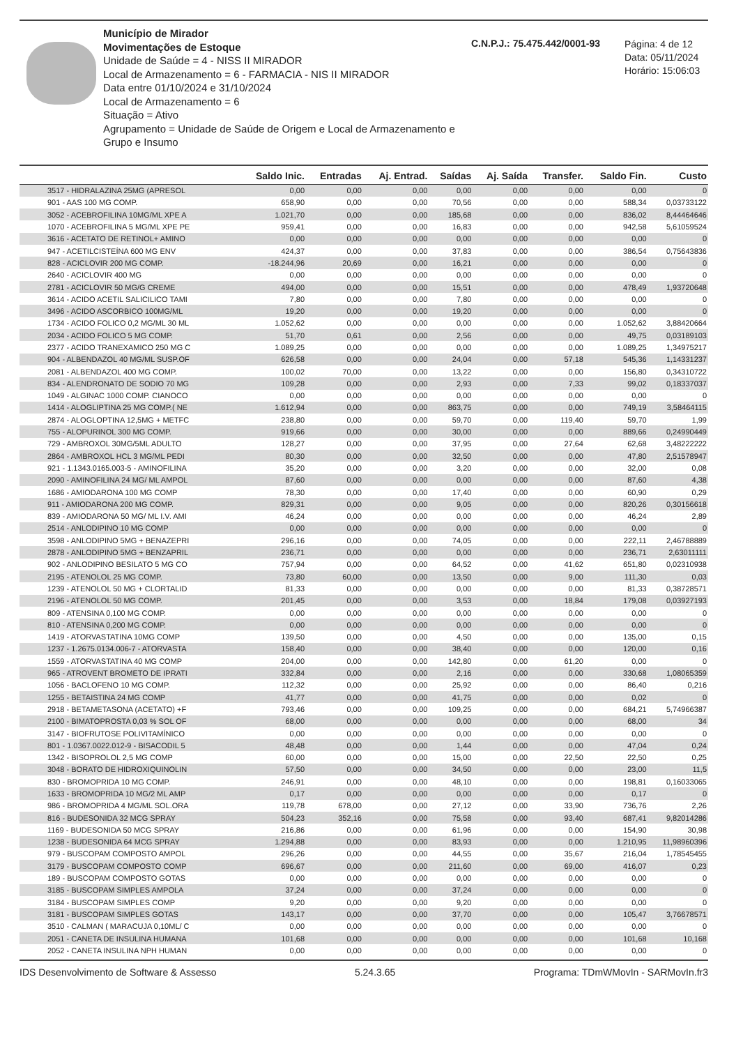Município de Mirador
Movimentações de Estoque
Unidade de Saúde = 4 - NISS II MIRADOR
Local de Armazenamento = 6 - FARMACIA - NIS II MIRADOR
Data entre 01/10/2024 e 31/10/2024
Local de Armazenamento = 6
Situação = Ativo
Agrupamento = Unidade de Saúde de Origem e Local de Armazenamento e Grupo e Insumo
C.N.P.J.: 75.475.442/0001-93
Página: 4 de 12
Data: 05/11/2024
Horário: 15:06:03
| | Saldo Inic. | Entradas | Aj. Entrad. | Saídas | Aj. Saída | Transfer. | Saldo Fin. | Custo |
| --- | --- | --- | --- | --- | --- | --- | --- | --- |
| 3517 - HIDRALAZINA 25MG (APRESOL | 0,00 | 0,00 | 0,00 | 0,00 | 0,00 | 0,00 | 0,00 | 0 |
| 901 - AAS 100 MG COMP. | 658,90 | 0,00 | 0,00 | 70,56 | 0,00 | 0,00 | 588,34 | 0,03733122 |
| 3052 - ACEBROFILINA 10MG/ML XPE A | 1.021,70 | 0,00 | 0,00 | 185,68 | 0,00 | 0,00 | 836,02 | 8,44464646 |
| 1070 - ACEBROFILINA 5 MG/ML XPE PE | 959,41 | 0,00 | 0,00 | 16,83 | 0,00 | 0,00 | 942,58 | 5,61059524 |
| 3616 - ACETATO DE RETINOL+ AMINO | 0,00 | 0,00 | 0,00 | 0,00 | 0,00 | 0,00 | 0,00 | 0 |
| 947 - ACETILCISTEÍNA 600 MG ENV | 424,37 | 0,00 | 0,00 | 37,83 | 0,00 | 0,00 | 386,54 | 0,75643836 |
| 828 - ACICLOVIR 200 MG COMP. | -18.244,96 | 20,69 | 0,00 | 16,21 | 0,00 | 0,00 | 0,00 | 0 |
| 2640 - ACICLOVIR 400 MG | 0,00 | 0,00 | 0,00 | 0,00 | 0,00 | 0,00 | 0,00 | 0 |
| 2781 - ACICLOVIR 50 MG/G CREME | 494,00 | 0,00 | 0,00 | 15,51 | 0,00 | 0,00 | 478,49 | 1,93720648 |
| 3614 - ACIDO ACETIL SALICILICO TAMI | 7,80 | 0,00 | 0,00 | 7,80 | 0,00 | 0,00 | 0,00 | 0 |
| 3496 - ACIDO ASCORBICO 100MG/ML | 19,20 | 0,00 | 0,00 | 19,20 | 0,00 | 0,00 | 0,00 | 0 |
| 1734 - ACIDO FOLICO 0,2 MG/ML 30 ML | 1.052,62 | 0,00 | 0,00 | 0,00 | 0,00 | 0,00 | 1.052,62 | 3,88420664 |
| 2034 - ACIDO FOLICO 5 MG COMP. | 51,70 | 0,61 | 0,00 | 2,56 | 0,00 | 0,00 | 49,75 | 0,03189103 |
| 2377 - ACIDO TRANEXAMICO 250 MG C | 1.089,25 | 0,00 | 0,00 | 0,00 | 0,00 | 0,00 | 1.089,25 | 1,34975217 |
| 904 - ALBENDAZOL 40 MG/ML SUSP.OF | 626,58 | 0,00 | 0,00 | 24,04 | 0,00 | 57,18 | 545,36 | 1,14331237 |
| 2081 - ALBENDAZOL 400 MG COMP. | 100,02 | 70,00 | 0,00 | 13,22 | 0,00 | 0,00 | 156,80 | 0,34310722 |
| 834 - ALENDRONATO DE SODIO 70 MG | 109,28 | 0,00 | 0,00 | 2,93 | 0,00 | 7,33 | 99,02 | 0,18337037 |
| 1049 - ALGINAC 1000 COMP. CIANOCO | 0,00 | 0,00 | 0,00 | 0,00 | 0,00 | 0,00 | 0,00 | 0 |
| 1414 - ALOGLIPTINA 25 MG COMP.( NE | 1.612,94 | 0,00 | 0,00 | 863,75 | 0,00 | 0,00 | 749,19 | 3,58464115 |
| 2874 - ALOGLOPTINA 12,5MG + METFC | 238,80 | 0,00 | 0,00 | 59,70 | 0,00 | 119,40 | 59,70 | 1,99 |
| 755 - ALOPURINOL 300 MG COMP. | 919,66 | 0,00 | 0,00 | 30,00 | 0,00 | 0,00 | 889,66 | 0,24990449 |
| 729 - AMBROXOL 30MG/5ML ADULTO | 128,27 | 0,00 | 0,00 | 37,95 | 0,00 | 27,64 | 62,68 | 3,48222222 |
| 2864 - AMBROXOL HCL 3 MG/ML PEDI | 80,30 | 0,00 | 0,00 | 32,50 | 0,00 | 0,00 | 47,80 | 2,51578947 |
| 921 - 1.1343.0165.003-5 - AMINOFILINA | 35,20 | 0,00 | 0,00 | 3,20 | 0,00 | 0,00 | 32,00 | 0,08 |
| 2090 - AMINOFILINA 24 MG/ ML AMPOL | 87,60 | 0,00 | 0,00 | 0,00 | 0,00 | 0,00 | 87,60 | 4,38 |
| 1686 - AMIODARONA 100 MG COMP | 78,30 | 0,00 | 0,00 | 17,40 | 0,00 | 0,00 | 60,90 | 0,29 |
| 911 - AMIODARONA 200 MG COMP. | 829,31 | 0,00 | 0,00 | 9,05 | 0,00 | 0,00 | 820,26 | 0,30156618 |
| 839 - AMIODARONA 50 MG/ ML I.V. AMI | 46,24 | 0,00 | 0,00 | 0,00 | 0,00 | 0,00 | 46,24 | 2,89 |
| 2514 - ANLODIPINO 10 MG COMP | 0,00 | 0,00 | 0,00 | 0,00 | 0,00 | 0,00 | 0,00 | 0 |
| 3598 - ANLODIPINO 5MG + BENAZEPRI | 296,16 | 0,00 | 0,00 | 74,05 | 0,00 | 0,00 | 222,11 | 2,46788889 |
| 2878 - ANLODIPINO 5MG + BENZAPRIL | 236,71 | 0,00 | 0,00 | 0,00 | 0,00 | 0,00 | 236,71 | 2,63011111 |
| 902 - ANLODIPINO BESILATO 5 MG CO | 757,94 | 0,00 | 0,00 | 64,52 | 0,00 | 41,62 | 651,80 | 0,02310938 |
| 2195 - ATENOLOL 25 MG COMP. | 73,80 | 60,00 | 0,00 | 13,50 | 0,00 | 9,00 | 111,30 | 0,03 |
| 1239 - ATENOLOL 50 MG + CLORTALID | 81,33 | 0,00 | 0,00 | 0,00 | 0,00 | 0,00 | 81,33 | 0,38728571 |
| 2196 - ATENOLOL 50 MG COMP. | 201,45 | 0,00 | 0,00 | 3,53 | 0,00 | 18,84 | 179,08 | 0,03927193 |
| 809 - ATENSINA 0,100 MG COMP. | 0,00 | 0,00 | 0,00 | 0,00 | 0,00 | 0,00 | 0,00 | 0 |
| 810 - ATENSINA 0,200 MG COMP. | 0,00 | 0,00 | 0,00 | 0,00 | 0,00 | 0,00 | 0,00 | 0 |
| 1419 - ATORVASTATINA 10MG COMP | 139,50 | 0,00 | 0,00 | 4,50 | 0,00 | 0,00 | 135,00 | 0,15 |
| 1237 - 1.2675.0134.006-7 - ATORVASTA | 158,40 | 0,00 | 0,00 | 38,40 | 0,00 | 0,00 | 120,00 | 0,16 |
| 1559 - ATORVASTATINA 40 MG COMP | 204,00 | 0,00 | 0,00 | 142,80 | 0,00 | 61,20 | 0,00 | 0 |
| 965 - ATROVENT BROMETO DE IPRATI | 332,84 | 0,00 | 0,00 | 2,16 | 0,00 | 0,00 | 330,68 | 1,08065359 |
| 1056 - BACLOFENO 10 MG COMP. | 112,32 | 0,00 | 0,00 | 25,92 | 0,00 | 0,00 | 86,40 | 0,216 |
| 1255 - BETAISTINA 24 MG COMP | 41,77 | 0,00 | 0,00 | 41,75 | 0,00 | 0,00 | 0,02 | 0 |
| 2918 - BETAMETASONA (ACETATO) +F | 793,46 | 0,00 | 0,00 | 109,25 | 0,00 | 0,00 | 684,21 | 5,74966387 |
| 2100 - BIMATOPROSTA 0,03 % SOL OF | 68,00 | 0,00 | 0,00 | 0,00 | 0,00 | 0,00 | 68,00 | 34 |
| 3147 - BIOFRUTOSE POLIVITAMÍNICO | 0,00 | 0,00 | 0,00 | 0,00 | 0,00 | 0,00 | 0,00 | 0 |
| 801 - 1.0367.0022.012-9 - BISACODIL 5 | 48,48 | 0,00 | 0,00 | 1,44 | 0,00 | 0,00 | 47,04 | 0,24 |
| 1342 - BISOPROLOL 2,5 MG COMP | 60,00 | 0,00 | 0,00 | 15,00 | 0,00 | 22,50 | 22,50 | 0,25 |
| 3048 - BORATO DE HIDROXIQUINOLIN | 57,50 | 0,00 | 0,00 | 34,50 | 0,00 | 0,00 | 23,00 | 11,5 |
| 830 - BROMOPRIDA 10 MG COMP. | 246,91 | 0,00 | 0,00 | 48,10 | 0,00 | 0,00 | 198,81 | 0,16033065 |
| 1633 - BROMOPRIDA 10 MG/2 ML AMP | 0,17 | 0,00 | 0,00 | 0,00 | 0,00 | 0,00 | 0,17 | 0 |
| 986 - BROMOPRIDA 4 MG/ML SOL.ORA | 119,78 | 678,00 | 0,00 | 27,12 | 0,00 | 33,90 | 736,76 | 2,26 |
| 816 - BUDESONIDA 32 MCG SPRAY | 504,23 | 352,16 | 0,00 | 75,58 | 0,00 | 93,40 | 687,41 | 9,82014286 |
| 1169 - BUDESONIDA 50 MCG SPRAY | 216,86 | 0,00 | 0,00 | 61,96 | 0,00 | 0,00 | 154,90 | 30,98 |
| 1238 - BUDESONIDA 64 MCG SPRAY | 1.294,88 | 0,00 | 0,00 | 83,93 | 0,00 | 0,00 | 1.210,95 | 11,98960396 |
| 979 - BUSCOPAM COMPOSTO AMPOL | 296,26 | 0,00 | 0,00 | 44,55 | 0,00 | 35,67 | 216,04 | 1,78545455 |
| 3179 - BUSCOPAM COMPOSTO COMP | 696,67 | 0,00 | 0,00 | 211,60 | 0,00 | 69,00 | 416,07 | 0,23 |
| 189 - BUSCOPAM COMPOSTO GOTAS | 0,00 | 0,00 | 0,00 | 0,00 | 0,00 | 0,00 | 0,00 | 0 |
| 3185 - BUSCOPAM SIMPLES AMPOLA | 37,24 | 0,00 | 0,00 | 37,24 | 0,00 | 0,00 | 0,00 | 0 |
| 3184 - BUSCOPAM SIMPLES COMP | 9,20 | 0,00 | 0,00 | 9,20 | 0,00 | 0,00 | 0,00 | 0 |
| 3181 - BUSCOPAM SIMPLES GOTAS | 143,17 | 0,00 | 0,00 | 37,70 | 0,00 | 0,00 | 105,47 | 3,76678571 |
| 3510 - CALMAN ( MARACUJA 0,10ML/ C | 0,00 | 0,00 | 0,00 | 0,00 | 0,00 | 0,00 | 0,00 | 0 |
| 2051 - CANETA DE INSULINA HUMANA | 101,68 | 0,00 | 0,00 | 0,00 | 0,00 | 0,00 | 101,68 | 10,168 |
| 2052 - CANETA INSULINA NPH HUMAN | 0,00 | 0,00 | 0,00 | 0,00 | 0,00 | 0,00 | 0,00 | 0 |
IDS Desenvolvimento de Software & Assesso 5.24.3.65 Programa: TDmWMovIn - SARMovIn.fr3